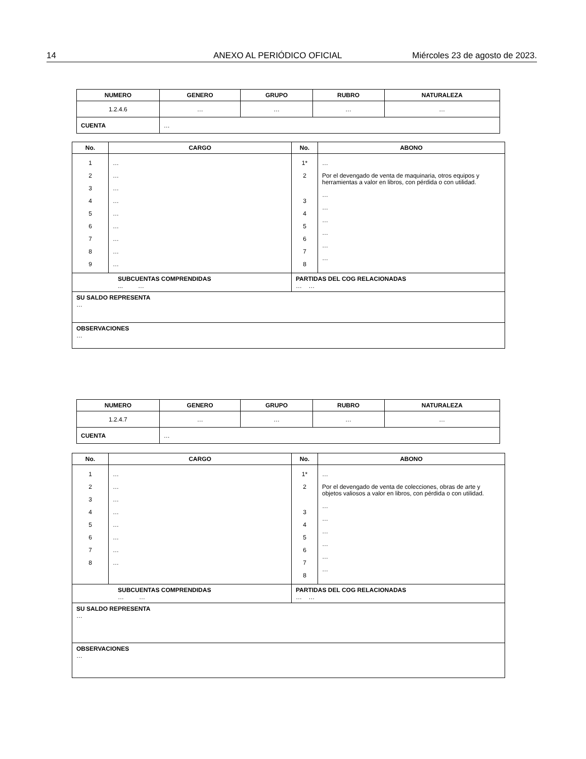14 ANEXO AL PERIÓDICO OFICIAL Miércoles 23 de agosto de 2023.
| NUMERO | GENERO | GRUPO | RUBRO | NATURALEZA |
| --- | --- | --- | --- | --- |
| 1.2.4.6 | … | … | … | … |
| CUENTA | … | | | |
| No. | CARGO | No. | ABONO |
| --- | --- | --- | --- |
| 1 2 3 4 5 6 7 8 9 | … … … … … … … … … | 1* 2 3 4 5 6 7 8 | … Por el devengado de venta de maquinaria, otros equipos y herramientas a valor en libros, con pérdida o con utilidad. … … … … … … |
| SUBCUENTAS COMPRENDIDAS ... … | | PARTIDAS DEL COG RELACIONADAS … … | |
| SU SALDO REPRESENTA … | | | |
| OBSERVACIONES … | | | |
| NUMERO | GENERO | GRUPO | RUBRO | NATURALEZA |
| --- | --- | --- | --- | --- |
| 1.2.4.7 | … | … | … | … |
| CUENTA | … | | | |
| No. | CARGO | No. | ABONO |
| --- | --- | --- | --- |
| 1 2 3 4 5 6 7 8 | … … … … … … … … | 1* 2 3 4 5 6 7 8 | … Por el devengado de venta de colecciones, obras de arte y objetos valiosos a valor en libros, con pérdida o con utilidad. … … … … … … |
| SUBCUENTAS COMPRENDIDAS … … | | PARTIDAS DEL COG RELACIONADAS … … | |
| SU SALDO REPRESENTA … | | | |
| OBSERVACIONES … | | | |